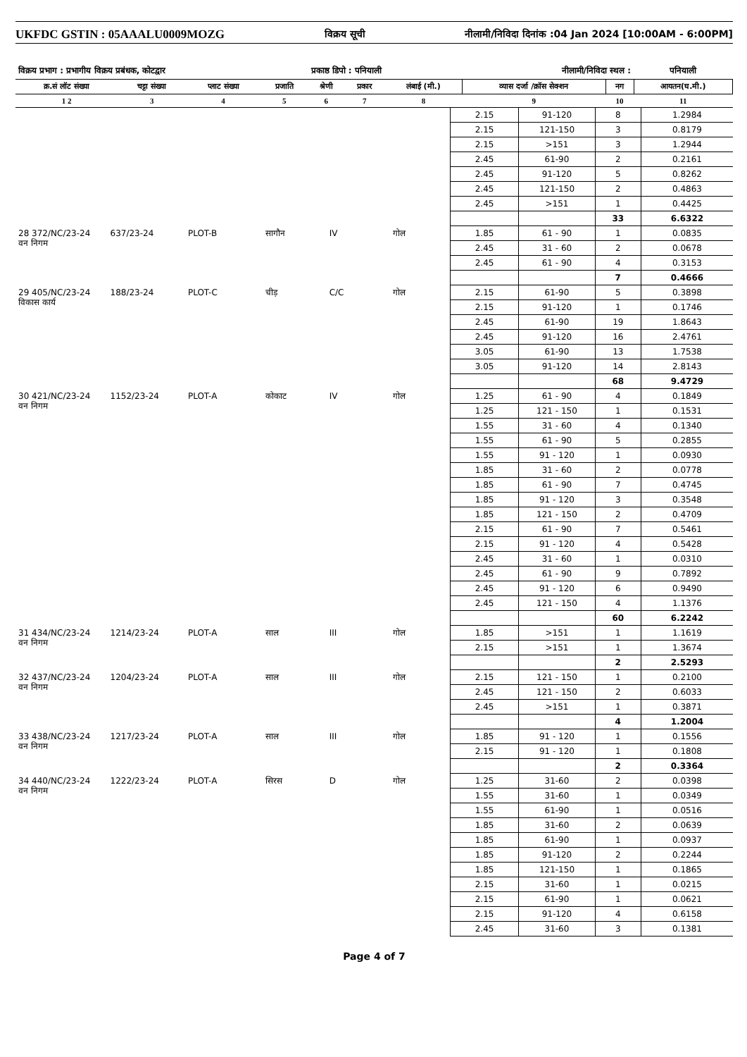UKFDC GSTIN : 05AAALU0009MOZG
विक्रय सूची नीलामी/निविदा दिनांक :04 Jan 2024 [10:00AM - 6:00PM]
| विक्रय प्रभाग : प्रभागीय विक्रय प्रबंधक, कोटद्वार | | | | प्रकाष्ठ डिपो : पनियाली | | | नीलामी/निविदा स्थल : | | | पनियाली |
| क्र.सं लॉट संख्या | चट्टा संख्या | प्लाट संख्या | प्रजाति | श्रेणी | प्रकार | लंबाई (मी.) | व्यास दर्जा /क्रॉस सेक्शन | नग | आयतन(घ.मी.) | |
| 1 2 | 3 | 4 | 5 | 6 | 7 | 8 | 9 | 10 | 11 | |
| | | | | | | 2.15 | 91-120 | 8 | 1.2984 |
| | | | | | | 2.15 | 121-150 | 3 | 0.8179 |
| | | | | | | 2.15 | >151 | 3 | 1.2944 |
| | | | | | | 2.45 | 61-90 | 2 | 0.2161 |
| | | | | | | 2.45 | 91-120 | 5 | 0.8262 |
| | | | | | | 2.45 | 121-150 | 2 | 0.4863 |
| | | | | | | 2.45 | >151 | 1 | 0.4425 |
| | | | | | | | | 33 | 6.6322 |
| 28 372/NC/23-24 वन निगम | 637/23-24 | PLOT-B | सागौन | IV | गोल | 1.85 | 61 - 90 | 1 | 0.0835 |
| | | | | | | 2.45 | 31 - 60 | 2 | 0.0678 |
| | | | | | | 2.45 | 61 - 90 | 4 | 0.3153 |
| | | | | | | | | 7 | 0.4666 |
| 29 405/NC/23-24 विकास कार्य | 188/23-24 | PLOT-C | चीड़ | C/C | गोल | 2.15 | 61-90 | 5 | 0.3898 |
| | | | | | | 2.15 | 91-120 | 1 | 0.1746 |
| | | | | | | 2.45 | 61-90 | 19 | 1.8643 |
| | | | | | | 2.45 | 91-120 | 16 | 2.4761 |
| | | | | | | 3.05 | 61-90 | 13 | 1.7538 |
| | | | | | | 3.05 | 91-120 | 14 | 2.8143 |
| | | | | | | | | 68 | 9.4729 |
| 30 421/NC/23-24 वन निगम | 1152/23-24 | PLOT-A | कोकाट | IV | गोल | 1.25 | 61 - 90 | 4 | 0.1849 |
| | | | | | | 1.25 | 121 - 150 | 1 | 0.1531 |
| | | | | | | 1.55 | 31 - 60 | 4 | 0.1340 |
| | | | | | | 1.55 | 61 - 90 | 5 | 0.2855 |
| | | | | | | 1.55 | 91 - 120 | 1 | 0.0930 |
| | | | | | | 1.85 | 31 - 60 | 2 | 0.0778 |
| | | | | | | 1.85 | 61 - 90 | 7 | 0.4745 |
| | | | | | | 1.85 | 91 - 120 | 3 | 0.3548 |
| | | | | | | 1.85 | 121 - 150 | 2 | 0.4709 |
| | | | | | | 2.15 | 61 - 90 | 7 | 0.5461 |
| | | | | | | 2.15 | 91 - 120 | 4 | 0.5428 |
| | | | | | | 2.45 | 31 - 60 | 1 | 0.0310 |
| | | | | | | 2.45 | 61 - 90 | 9 | 0.7892 |
| | | | | | | 2.45 | 91 - 120 | 6 | 0.9490 |
| | | | | | | 2.45 | 121 - 150 | 4 | 1.1376 |
| | | | | | | | | 60 | 6.2242 |
| 31 434/NC/23-24 वन निगम | 1214/23-24 | PLOT-A | साल | III | गोल | 1.85 | >151 | 1 | 1.1619 |
| | | | | | | 2.15 | >151 | 1 | 1.3674 |
| | | | | | | | | 2 | 2.5293 |
| 32 437/NC/23-24 वन निगम | 1204/23-24 | PLOT-A | साल | III | गोल | 2.15 | 121 - 150 | 1 | 0.2100 |
| | | | | | | 2.45 | 121 - 150 | 2 | 0.6033 |
| | | | | | | 2.45 | >151 | 1 | 0.3871 |
| | | | | | | | | 4 | 1.2004 |
| 33 438/NC/23-24 वन निगम | 1217/23-24 | PLOT-A | साल | III | गोल | 1.85 | 91 - 120 | 1 | 0.1556 |
| | | | | | | 2.15 | 91 - 120 | 1 | 0.1808 |
| | | | | | | | | 2 | 0.3364 |
| 34 440/NC/23-24 वन निगम | 1222/23-24 | PLOT-A | सिरस | D | गोल | 1.25 | 31-60 | 2 | 0.0398 |
| | | | | | | 1.55 | 31-60 | 1 | 0.0349 |
| | | | | | | 1.55 | 61-90 | 1 | 0.0516 |
| | | | | | | 1.85 | 31-60 | 2 | 0.0639 |
| | | | | | | 1.85 | 61-90 | 1 | 0.0937 |
| | | | | | | 1.85 | 91-120 | 2 | 0.2244 |
| | | | | | | 1.85 | 121-150 | 1 | 0.1865 |
| | | | | | | 2.15 | 31-60 | 1 | 0.0215 |
| | | | | | | 2.15 | 61-90 | 1 | 0.0621 |
| | | | | | | 2.15 | 91-120 | 4 | 0.6158 |
| | | | | | | 2.45 | 31-60 | 3 | 0.1381 |
Page 4 of 7